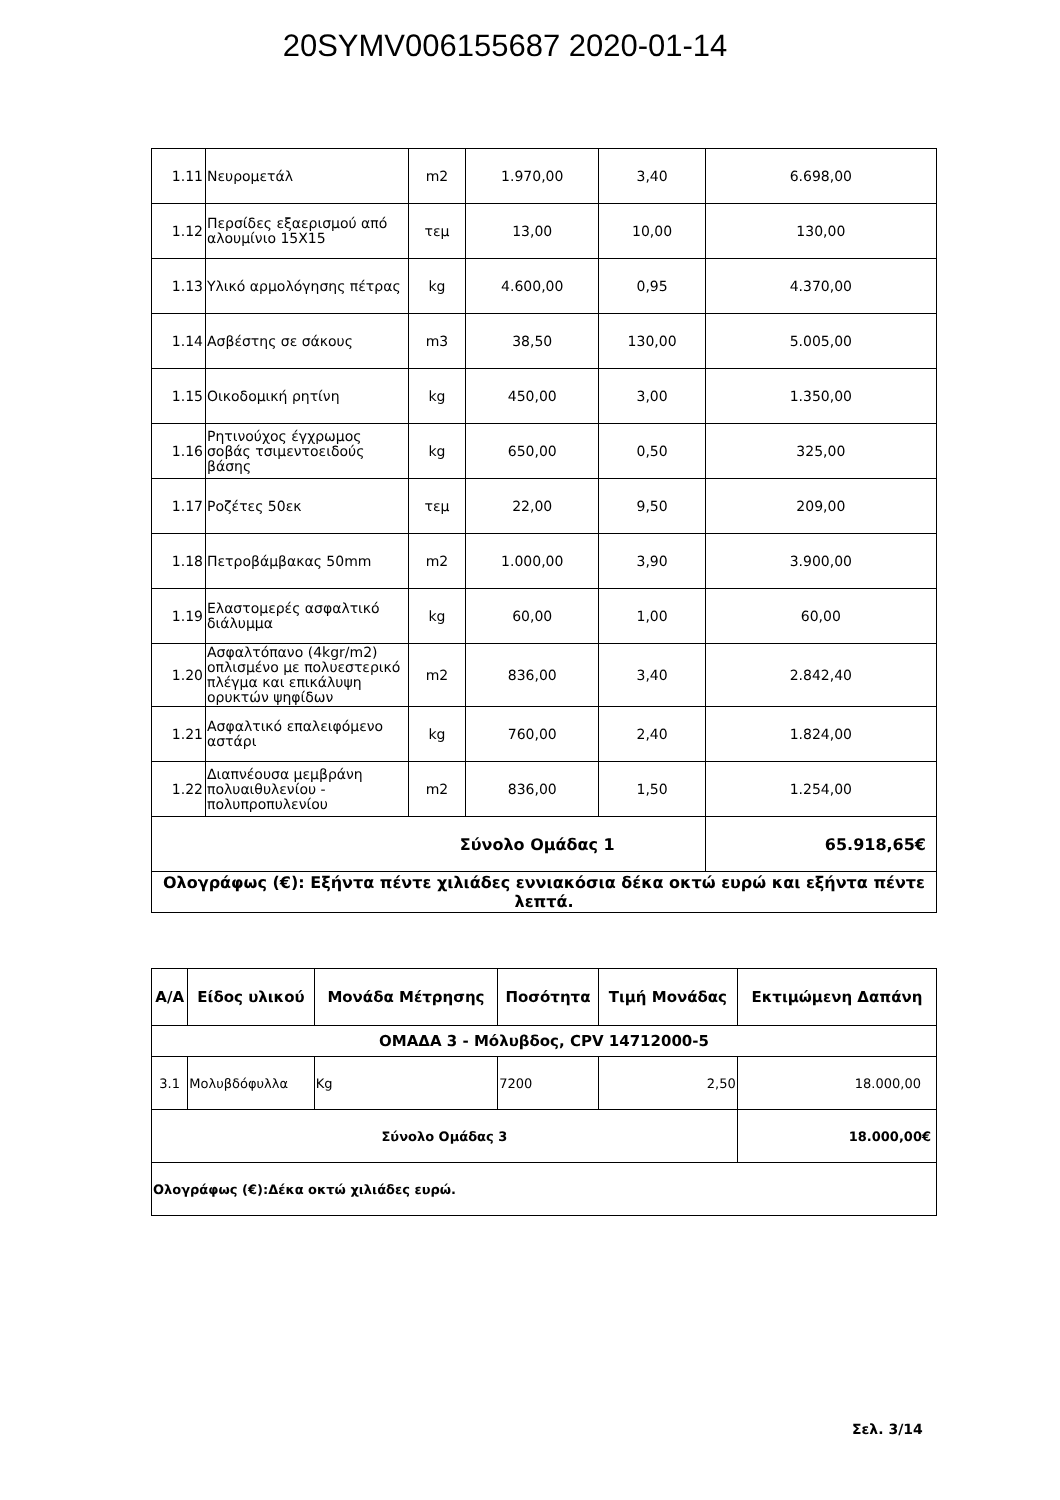20SYMV006155687 2020-01-14
| 1.11 | Νευρομετάλ | m2 | 1.970,00 | 3,40 | 6.698,00 |
| 1.12 | Περσίδες εξαερισμού από αλουμίνιο 15Χ15 | τεμ | 13,00 | 10,00 | 130,00 |
| 1.13 | Υλικό αρμολόγησης πέτρας | kg | 4.600,00 | 0,95 | 4.370,00 |
| 1.14 | Ασβέστης σε σάκους | m3 | 38,50 | 130,00 | 5.005,00 |
| 1.15 | Οικοδομική ρητίνη | kg | 450,00 | 3,00 | 1.350,00 |
| 1.16 | Ρητινούχος έγχρωμος σοβάς τσιμεντοειδούς βάσης | kg | 650,00 | 0,50 | 325,00 |
| 1.17 | Ροζέτες 50εκ | τεμ | 22,00 | 9,50 | 209,00 |
| 1.18 | Πετροβάμβακας 50mm | m2 | 1.000,00 | 3,90 | 3.900,00 |
| 1.19 | Ελαστομερές ασφαλτικό διάλυμμα | kg | 60,00 | 1,00 | 60,00 |
| 1.20 | Ασφαλτόπανο (4kgr/m2) οπλισμένο με πολυεστερικό πλέγμα και επικάλυψη ορυκτών ψηφίδων | m2 | 836,00 | 3,40 | 2.842,40 |
| 1.21 | Ασφαλτικό επαλειφόμενο αστάρι | kg | 760,00 | 2,40 | 1.824,00 |
| 1.22 | Διαπνέουσα μεμβράνη πολυαιθυλενίου - πολυπροπυλενίου | m2 | 836,00 | 1,50 | 1.254,00 |
| Σύνολο Ομάδας 1 | | | | | 65.918,65€ |
| Ολογράφως (€): Εξήντα πέντε χιλιάδες εννιακόσια δέκα οκτώ ευρώ και εξήντα πέντε λεπτά. | | | | | |
| Α/Α | Είδος υλικού | Μονάδα Μέτρησης | Ποσότητα | Τιμή Μονάδας | Εκτιμώμενη Δαπάνη |
| --- | --- | --- | --- | --- | --- |
| ΟΜΑΔΑ 3 - Μόλυβδος, CPV 14712000-5 | | | | | |
| 3.1 | Μολυβδόφυλλα | Kg | 7200 | 2,50 | 18.000,00 |
| Σύνολο Ομάδας 3 | | | | | 18.000,00€ |
| Ολογράφως (€):Δέκα οκτώ χιλιάδες ευρώ. | | | | | |
Σελ. 3/14